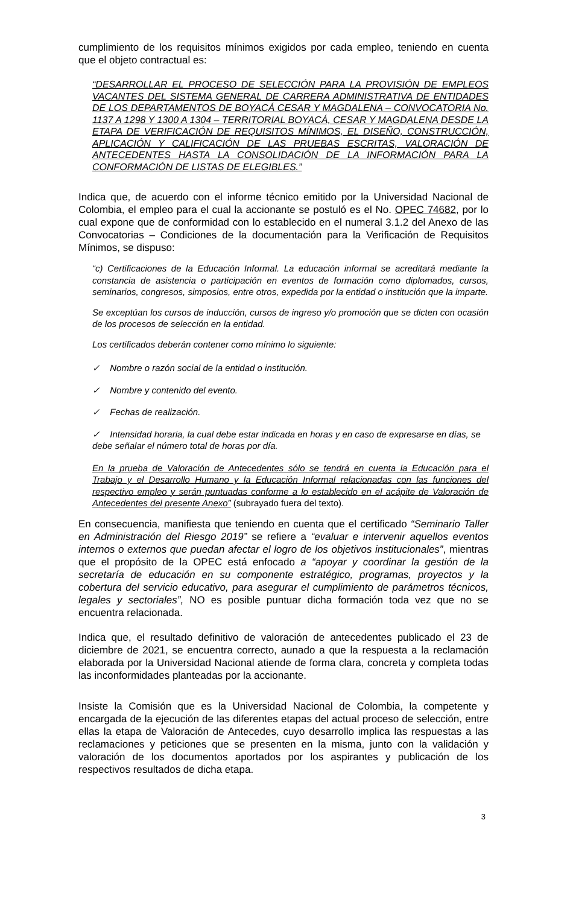cumplimiento de los requisitos mínimos exigidos por cada empleo, teniendo en cuenta que el objeto contractual es:
“DESARROLLAR EL PROCESO DE SELECCIÓN PARA LA PROVISIÓN DE EMPLEOS VACANTES DEL SISTEMA GENERAL DE CARRERA ADMINISTRATIVA DE ENTIDADES DE LOS DEPARTAMENTOS DE BOYACÁ CESAR Y MAGDALENA – CONVOCATORIA No. 1137 A 1298 Y 1300 A 1304 – TERRITORIAL BOYACÁ, CESAR Y MAGDALENA DESDE LA ETAPA DE VERIFICACIÓN DE REQUISITOS MÍNIMOS, EL DISEÑO, CONSTRUCCIÓN, APLICACIÓN Y CALIFICACIÓN DE LAS PRUEBAS ESCRITAS, VALORACIÓN DE ANTECEDENTES HASTA LA CONSOLIDACIÓN DE LA INFORMACIÓN PARA LA CONFORMACIÓN DE LISTAS DE ELEGIBLES.”
Indica que, de acuerdo con el informe técnico emitido por la Universidad Nacional de Colombia, el empleo para el cual la accionante se postuló es el No. OPEC 74682, por lo cual expone que de conformidad con lo establecido en el numeral 3.1.2 del Anexo de las Convocatorias – Condiciones de la documentación para la Verificación de Requisitos Mínimos, se dispuso:
“c) Certificaciones de la Educación Informal. La educación informal se acreditará mediante la constancia de asistencia o participación en eventos de formación como diplomados, cursos, seminarios, congresos, simposios, entre otros, expedida por la entidad o institución que la imparte.
Se exceptúan los cursos de inducción, cursos de ingreso y/o promoción que se dicten con ocasión de los procesos de selección en la entidad.
Los certificados deberán contener como mínimo lo siguiente:
✓ Nombre o razón social de la entidad o institución.
✓ Nombre y contenido del evento.
✓ Fechas de realización.
✓ Intensidad horaria, la cual debe estar indicada en horas y en caso de expresarse en días, se debe señalar el número total de horas por día.
En la prueba de Valoración de Antecedentes sólo se tendrá en cuenta la Educación para el Trabajo y el Desarrollo Humano y la Educación Informal relacionadas con las funciones del respectivo empleo y serán puntuadas conforme a lo establecido en el acápite de Valoración de Antecedentes del presente Anexo” (subrayado fuera del texto).
En consecuencia, manifiesta que teniendo en cuenta que el certificado “Seminario Taller en Administración del Riesgo 2019” se refiere a “evaluar e intervenir aquellos eventos internos o externos que puedan afectar el logro de los objetivos institucionales”, mientras que el propósito de la OPEC está enfocado a “apoyar y coordinar la gestión de la secretaría de educación en su componente estratégico, programas, proyectos y la cobertura del servicio educativo, para asegurar el cumplimiento de parámetros técnicos, legales y sectoriales”, NO es posible puntuar dicha formación toda vez que no se encuentra relacionada.
Indica que, el resultado definitivo de valoración de antecedentes publicado el 23 de diciembre de 2021, se encuentra correcto, aunado a que la respuesta a la reclamación elaborada por la Universidad Nacional atiende de forma clara, concreta y completa todas las inconformidades planteadas por la accionante.
Insiste la Comisión que es la Universidad Nacional de Colombia, la competente y encargada de la ejecución de las diferentes etapas del actual proceso de selección, entre ellas la etapa de Valoración de Antecedes, cuyo desarrollo implica las respuestas a las reclamaciones y peticiones que se presenten en la misma, junto con la validación y valoración de los documentos aportados por los aspirantes y publicación de los respectivos resultados de dicha etapa.
3